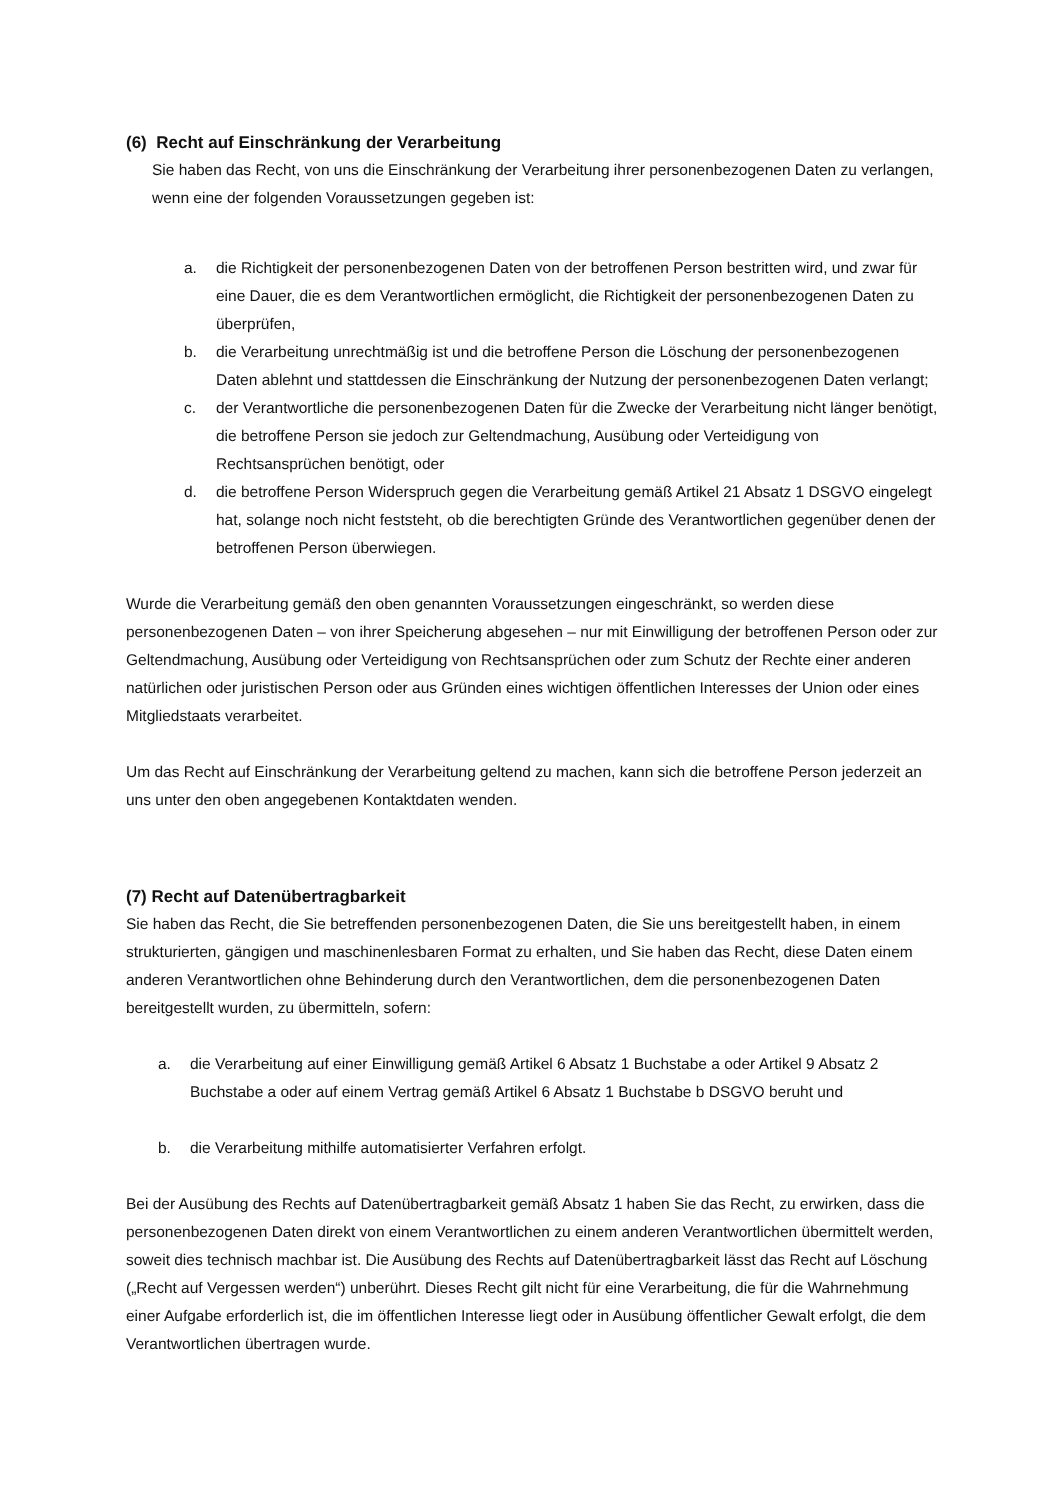(6) Recht auf Einschränkung der Verarbeitung
Sie haben das Recht, von uns die Einschränkung der Verarbeitung ihrer personenbezogenen Daten zu verlangen, wenn eine der folgenden Voraussetzungen gegeben ist:
a. die Richtigkeit der personenbezogenen Daten von der betroffenen Person bestritten wird, und zwar für eine Dauer, die es dem Verantwortlichen ermöglicht, die Richtigkeit der personenbezogenen Daten zu überprüfen,
b. die Verarbeitung unrechtmäßig ist und die betroffene Person die Löschung der personenbezogenen Daten ablehnt und stattdessen die Einschränkung der Nutzung der personenbezogenen Daten verlangt;
c. der Verantwortliche die personenbezogenen Daten für die Zwecke der Verarbeitung nicht länger benötigt, die betroffene Person sie jedoch zur Geltendmachung, Ausübung oder Verteidigung von Rechtsansprüchen benötigt, oder
d. die betroffene Person Widerspruch gegen die Verarbeitung gemäß Artikel 21 Absatz 1 DSGVO eingelegt hat, solange noch nicht feststeht, ob die berechtigten Gründe des Verantwortlichen gegenüber denen der betroffenen Person überwiegen.
Wurde die Verarbeitung gemäß den oben genannten Voraussetzungen eingeschränkt, so werden diese personenbezogenen Daten – von ihrer Speicherung abgesehen – nur mit Einwilligung der betroffenen Person oder zur Geltendmachung, Ausübung oder Verteidigung von Rechtsansprüchen oder zum Schutz der Rechte einer anderen natürlichen oder juristischen Person oder aus Gründen eines wichtigen öffentlichen Interesses der Union oder eines Mitgliedstaats verarbeitet.
Um das Recht auf Einschränkung der Verarbeitung geltend zu machen, kann sich die betroffene Person jederzeit an uns unter den oben angegebenen Kontaktdaten wenden.
(7) Recht auf Datenübertragbarkeit
Sie haben das Recht, die Sie betreffenden personenbezogenen Daten, die Sie uns bereitgestellt haben, in einem strukturierten, gängigen und maschinenlesbaren Format zu erhalten, und Sie haben das Recht, diese Daten einem anderen Verantwortlichen ohne Behinderung durch den Verantwortlichen, dem die personenbezogenen Daten bereitgestellt wurden, zu übermitteln, sofern:
a. die Verarbeitung auf einer Einwilligung gemäß Artikel 6 Absatz 1 Buchstabe a oder Artikel 9 Absatz 2 Buchstabe a oder auf einem Vertrag gemäß Artikel 6 Absatz 1 Buchstabe b DSGVO beruht und
b. die Verarbeitung mithilfe automatisierter Verfahren erfolgt.
Bei der Ausübung des Rechts auf Datenübertragbarkeit gemäß Absatz 1 haben Sie das Recht, zu erwirken, dass die personenbezogenen Daten direkt von einem Verantwortlichen zu einem anderen Verantwortlichen übermittelt werden, soweit dies technisch machbar ist. Die Ausübung des Rechts auf Datenübertragbarkeit lässt das Recht auf Löschung („Recht auf Vergessen werden“) unberührt. Dieses Recht gilt nicht für eine Verarbeitung, die für die Wahrnehmung einer Aufgabe erforderlich ist, die im öffentlichen Interesse liegt oder in Ausübung öffentlicher Gewalt erfolgt, die dem Verantwortlichen übertragen wurde.